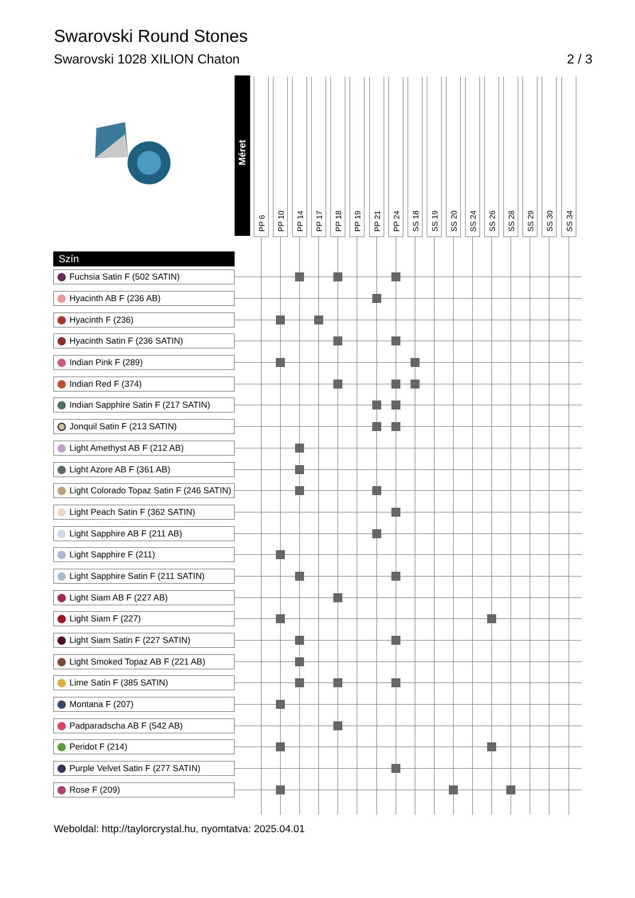Swarovski Round Stones
Swarovski 1028 XILION Chaton 2 / 3
| | Méret | PP 6 | PP 10 | PP 14 | PP 17 | PP 18 | PP 19 | PP 21 | PP 24 | SS 18 | SS 19 | SS 20 | SS 24 | SS 26 | SS 28 | SS 29 | SS 30 | SS 34 | |
| --- | --- | --- | --- | --- | --- | --- | --- | --- | --- | --- | --- | --- | --- | --- | --- | --- | --- | --- | --- |
| Szín | | | | | | | | | | | | | | | | | | | |
| Fuchsia Satin F (502 SATIN) | | | | | | | | | | | | | | | | | | | |
| Hyacinth AB F (236 AB) | | | | | | | | | | | | | | | | | | | |
| Hyacinth F (236) | | | | | | | | | | | | | | | | | | | |
| Hyacinth Satin F (236 SATIN) | | | | | | | | | | | | | | | | | | | |
| Indian Pink F (289) | | | | | | | | | | | | | | | | | | | |
| Indian Red F (374) | | | | | | | | | | | | | | | | | | | |
| Indian Sapphire Satin F (217 SATIN) | | | | | | | | | | | | | | | | | | | |
| Jonquil Satin F (213 SATIN) | | | | | | | | | | | | | | | | | | | |
| Light Amethyst AB F (212 AB) | | | | | | | | | | | | | | | | | | | |
| Light Azore AB F (361 AB) | | | | | | | | | | | | | | | | | | | |
| Light Colorado Topaz Satin F (246 SATIN) | | | | | | | | | | | | | | | | | | | |
| Light Peach Satin F (362 SATIN) | | | | | | | | | | | | | | | | | | | |
| Light Sapphire AB F (211 AB) | | | | | | | | | | | | | | | | | | | |
| Light Sapphire F (211) | | | | | | | | | | | | | | | | | | | |
| Light Sapphire Satin F (211 SATIN) | | | | | | | | | | | | | | | | | | | |
| Light Siam AB F (227 AB) | | | | | | | | | | | | | | | | | | | |
| Light Siam F (227) | | | | | | | | | | | | | | | | | | | |
| Light Siam Satin F (227 SATIN) | | | | | | | | | | | | | | | | | | | |
| Light Smoked Topaz AB F (221 AB) | | | | | | | | | | | | | | | | | | | |
| Lime Satin F (385 SATIN) | | | | | | | | | | | | | | | | | | | |
| Montana F (207) | | | | | | | | | | | | | | | | | | | |
| Padparadscha AB F (542 AB) | | | | | | | | | | | | | | | | | | | |
| Peridot F (214) | | | | | | | | | | | | | | | | | | | |
| Purple Velvet Satin F (277 SATIN) | | | | | | | | | | | | | | | | | | | |
| Rose F (209) | | | | | | | | | | | | | | | | | | | |
Weboldal: http://taylorcrystal.hu, nyomtatva: 2025.04.01